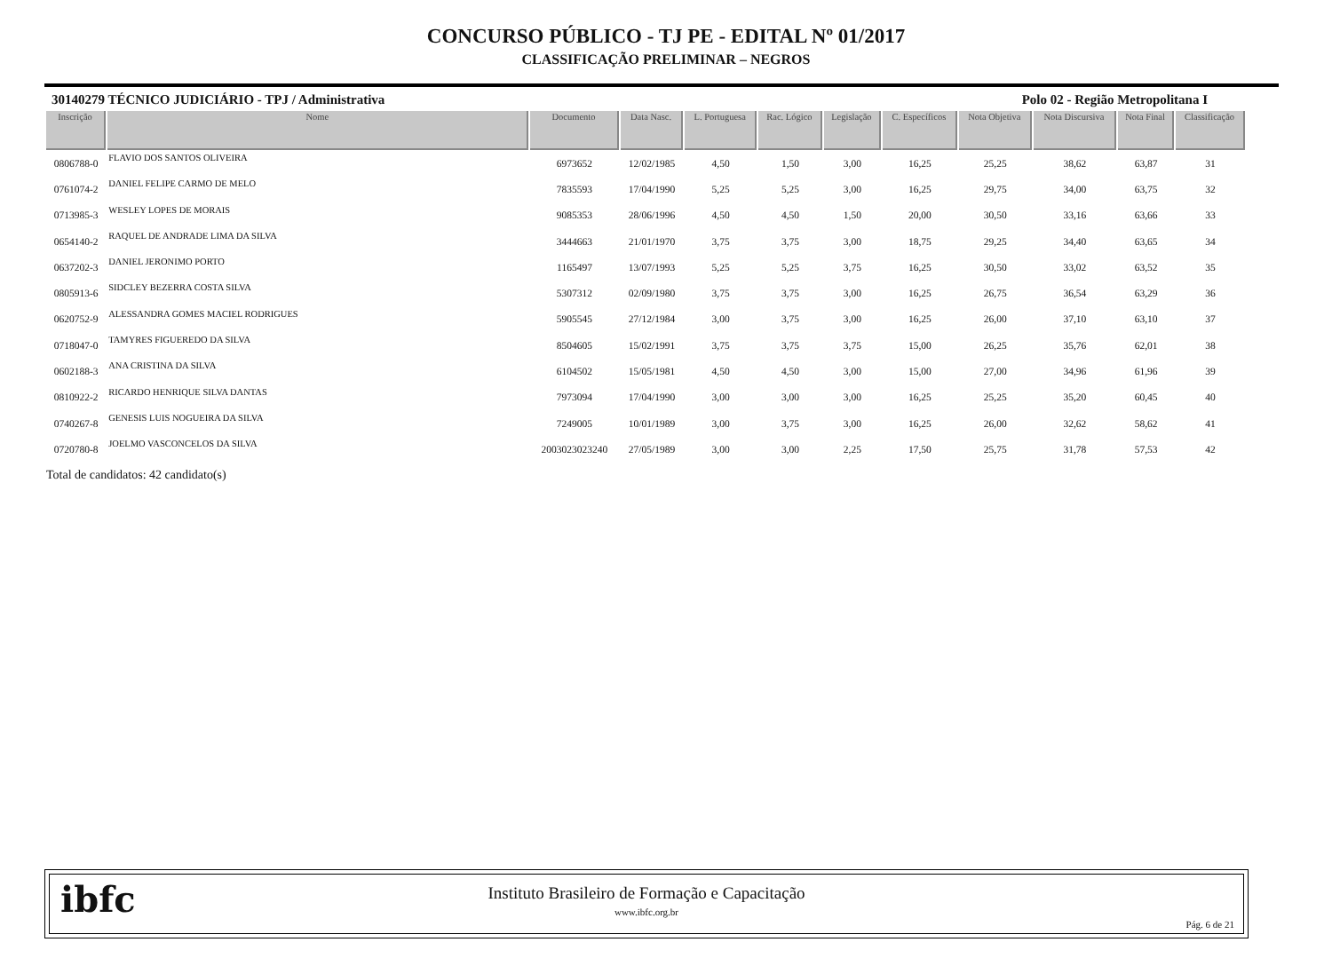CONCURSO PÚBLICO - TJ PE - EDITAL Nº 01/2017
CLASSIFICAÇÃO PRELIMINAR – NEGROS
30140279 TÉCNICO JUDICIÁRIO - TPJ / Administrativa Polo 02 - Região Metropolitana I
| Inscrição | Nome | Documento | Data Nasc. | L. Portuguesa | Rac. Lógico | Legislação | C. Específicos | Nota Objetiva | Nota Discursiva | Nota Final | Classificação |
| --- | --- | --- | --- | --- | --- | --- | --- | --- | --- | --- | --- |
| 0806788-0 | FLAVIO DOS SANTOS OLIVEIRA | 6973652 | 12/02/1985 | 4,50 | 1,50 | 3,00 | 16,25 | 25,25 | 38,62 | 63,87 | 31 |
| 0761074-2 | DANIEL FELIPE CARMO DE MELO | 7835593 | 17/04/1990 | 5,25 | 5,25 | 3,00 | 16,25 | 29,75 | 34,00 | 63,75 | 32 |
| 0713985-3 | WESLEY LOPES DE MORAIS | 9085353 | 28/06/1996 | 4,50 | 4,50 | 1,50 | 20,00 | 30,50 | 33,16 | 63,66 | 33 |
| 0654140-2 | RAQUEL DE ANDRADE LIMA DA SILVA | 3444663 | 21/01/1970 | 3,75 | 3,75 | 3,00 | 18,75 | 29,25 | 34,40 | 63,65 | 34 |
| 0637202-3 | DANIEL JERONIMO PORTO | 1165497 | 13/07/1993 | 5,25 | 5,25 | 3,75 | 16,25 | 30,50 | 33,02 | 63,52 | 35 |
| 0805913-6 | SIDCLEY BEZERRA COSTA SILVA | 5307312 | 02/09/1980 | 3,75 | 3,75 | 3,00 | 16,25 | 26,75 | 36,54 | 63,29 | 36 |
| 0620752-9 | ALESSANDRA GOMES MACIEL RODRIGUES | 5905545 | 27/12/1984 | 3,00 | 3,75 | 3,00 | 16,25 | 26,00 | 37,10 | 63,10 | 37 |
| 0718047-0 | TAMYRES FIGUEREDO DA SILVA | 8504605 | 15/02/1991 | 3,75 | 3,75 | 3,75 | 15,00 | 26,25 | 35,76 | 62,01 | 38 |
| 0602188-3 | ANA CRISTINA DA SILVA | 6104502 | 15/05/1981 | 4,50 | 4,50 | 3,00 | 15,00 | 27,00 | 34,96 | 61,96 | 39 |
| 0810922-2 | RICARDO HENRIQUE SILVA DANTAS | 7973094 | 17/04/1990 | 3,00 | 3,00 | 3,00 | 16,25 | 25,25 | 35,20 | 60,45 | 40 |
| 0740267-8 | GENESIS LUIS NOGUEIRA DA SILVA | 7249005 | 10/01/1989 | 3,00 | 3,75 | 3,00 | 16,25 | 26,00 | 32,62 | 58,62 | 41 |
| 0720780-8 | JOELMO VASCONCELOS DA SILVA | 2003023023240 | 27/05/1989 | 3,00 | 3,00 | 2,25 | 17,50 | 25,75 | 31,78 | 57,53 | 42 |
Total de candidatos: 42 candidato(s)
ibfc
Instituto Brasileiro de Formação e Capacitação
www.ibfc.org.br
Pág. 6 de 21